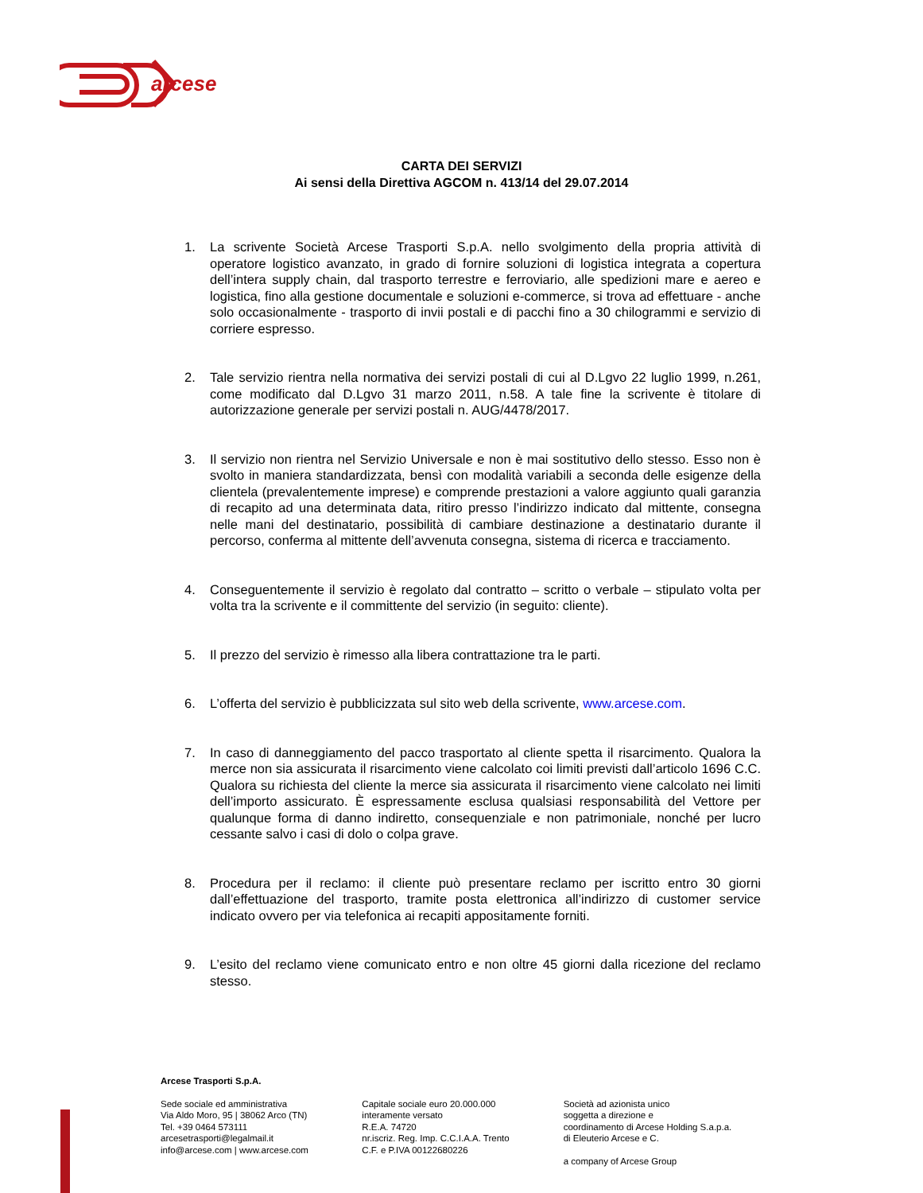arcese
CARTA DEI SERVIZI
Ai sensi della Direttiva AGCOM n. 413/14 del 29.07.2014
1. La scrivente Società Arcese Trasporti S.p.A. nello svolgimento della propria attività di operatore logistico avanzato, in grado di fornire soluzioni di logistica integrata a copertura dell’intera supply chain, dal trasporto terrestre e ferroviario, alle spedizioni mare e aereo e logistica, fino alla gestione documentale e soluzioni e-commerce, si trova ad effettuare - anche solo occasionalmente - trasporto di invii postali e di pacchi fino a 30 chilogrammi e servizio di corriere espresso.
2. Tale servizio rientra nella normativa dei servizi postali di cui al D.Lgvo 22 luglio 1999, n.261, come modificato dal D.Lgvo 31 marzo 2011, n.58. A tale fine la scrivente è titolare di autorizzazione generale per servizi postali n. AUG/4478/2017.
3. Il servizio non rientra nel Servizio Universale e non è mai sostitutivo dello stesso. Esso non è svolto in maniera standardizzata, bensì con modalità variabili a seconda delle esigenze della clientela (prevalentemente imprese) e comprende prestazioni a valore aggiunto quali garanzia di recapito ad una determinata data, ritiro presso l’indirizzo indicato dal mittente, consegna nelle mani del destinatario, possibilità di cambiare destinazione a destinatario durante il percorso, conferma al mittente dell’avvenuta consegna, sistema di ricerca e tracciamento.
4. Conseguentemente il servizio è regolato dal contratto – scritto o verbale – stipulato volta per volta tra la scrivente e il committente del servizio (in seguito: cliente).
5. Il prezzo del servizio è rimesso alla libera contrattazione tra le parti.
6. L’offerta del servizio è pubblicizzata sul sito web della scrivente, www.arcese.com.
7. In caso di danneggiamento del pacco trasportato al cliente spetta il risarcimento. Qualora la merce non sia assicurata il risarcimento viene calcolato coi limiti previsti dall’articolo 1696 C.C. Qualora su richiesta del cliente la merce sia assicurata il risarcimento viene calcolato nei limiti dell’importo assicurato. È espressamente esclusa qualsiasi responsabilità del Vettore per qualunque forma di danno indiretto, consequenziale e non patrimoniale, nonché per lucro cessante salvo i casi di dolo o colpa grave.
8. Procedura per il reclamo: il cliente può presentare reclamo per iscritto entro 30 giorni dall’effettuazione del trasporto, tramite posta elettronica all’indirizzo di customer service indicato ovvero per via telefonica ai recapiti appositamente forniti.
9. L’esito del reclamo viene comunicato entro e non oltre 45 giorni dalla ricezione del reclamo stesso.
Arcese Trasporti S.p.A.
Sede sociale ed amministrativa
Via Aldo Moro, 95 | 38062 Arco (TN)
Tel. +39 0464 573111
arcesetrasporti@legalmail.it
info@arcese.com | www.arcese.com
Capitale sociale euro 20.000.000
interamente versato
R.E.A. 74720
nr.iscriz. Reg. Imp. C.C.I.A.A. Trento
C.F. e P.IVA 00122680226
Società ad azionista unico
soggetta a direzione e
coordinamento di Arcese Holding S.a.p.a.
di Eleuterio Arcese e C.
a company of Arcese Group